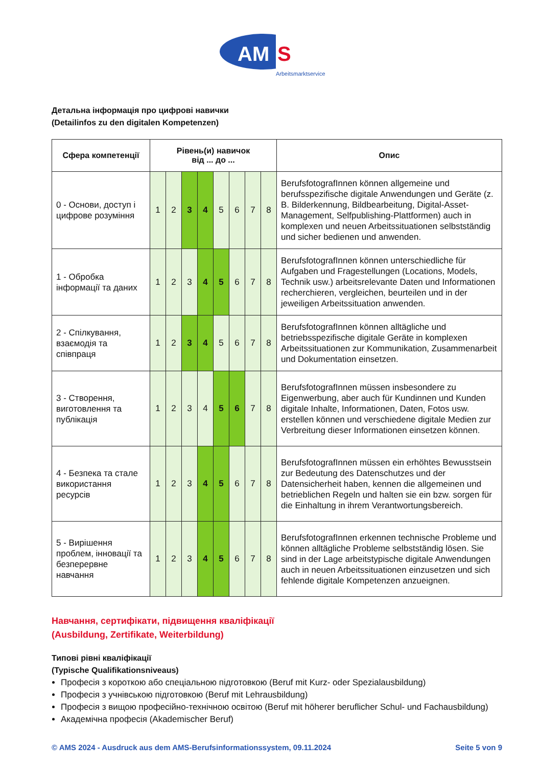AM
S
Arbeitsmarktservice
Детальна інформація про цифрові навички
(Detailinfos zu den digitalen Kompetenzen)
| Сфера компетенції | Рівень(и) навичок від ... до ... | | | | | | | | Опис |
| --- | --- | --- | --- | --- | --- | --- | --- | --- | --- |
| 0 - Основи, доступ і цифрове розуміння | 1 | 2 | 3 | 4 | 5 | 6 | 7 | 8 | BerufsfotografInnen können allgemeine und berufsspezifische digitale Anwendungen und Geräte (z. B. Bilderkennung, Bildbearbeitung, Digital-Asset-Management, Selfpublishing-Plattformen) auch in komplexen und neuen Arbeitssituationen selbstständig und sicher bedienen und anwenden. |
| 1 - Обробка інформації та даних | 1 | 2 | 3 | 4 | 5 | 6 | 7 | 8 | BerufsfotografInnen können unterschiedliche für Aufgaben und Fragestellungen (Locations, Models, Technik usw.) arbeitsrelevante Daten und Informationen recherchieren, vergleichen, beurteilen und in der jeweiligen Arbeitssituation anwenden. |
| 2 - Спілкування, взаємодія та співпраця | 1 | 2 | 3 | 4 | 5 | 6 | 7 | 8 | BerufsfotografInnen können alltägliche und betriebsspezifische digitale Geräte in komplexen Arbeitssituationen zur Kommunikation, Zusammenarbeit und Dokumentation einsetzen. |
| 3 - Створення, виготовлення та публікація | 1 | 2 | 3 | 4 | 5 | 6 | 7 | 8 | BerufsfotografInnen müssen insbesondere zu Eigenwerbung, aber auch für Kundinnen und Kunden digitale Inhalte, Informationen, Daten, Fotos usw. erstellen können und verschiedene digitale Medien zur Verbreitung dieser Informationen einsetzen können. |
| 4 - Безпека та стале використання ресурсів | 1 | 2 | 3 | 4 | 5 | 6 | 7 | 8 | BerufsfotografInnen müssen ein erhöhtes Bewusstsein zur Bedeutung des Datenschutzes und der Datensicherheit haben, kennen die allgemeinen und betrieblichen Regeln und halten sie ein bzw. sorgen für die Einhaltung in ihrem Verantwortungsbereich. |
| 5 - Вирішення проблем, інновації та безперервне навчання | 1 | 2 | 3 | 4 | 5 | 6 | 7 | 8 | BerufsfotografInnen erkennen technische Probleme und können alltägliche Probleme selbstständig lösen. Sie sind in der Lage arbeitstypische digitale Anwendungen auch in neuen Arbeitssituationen einzusetzen und sich fehlende digitale Kompetenzen anzueignen. |
Навчання, сертифікати, підвищення кваліфікації
(Ausbildung, Zertifikate, Weiterbildung)
Типові рівні кваліфікації
(Typische Qualifikationsniveaus)
Професія з короткою або спеціальною підготовкою (Beruf mit Kurz- oder Spezialausbildung)
Професія з учнівською підготовкою (Beruf mit Lehrausbildung)
Професія з вищою професійно-технічною освітою (Beruf mit höherer beruflicher Schul- und Fachausbildung)
Академічна професія (Akademischer Beruf)
© AMS 2024 - Ausdruck aus dem AMS-Berufsinformationssystem, 09.11.2024 Seite 5 von 9